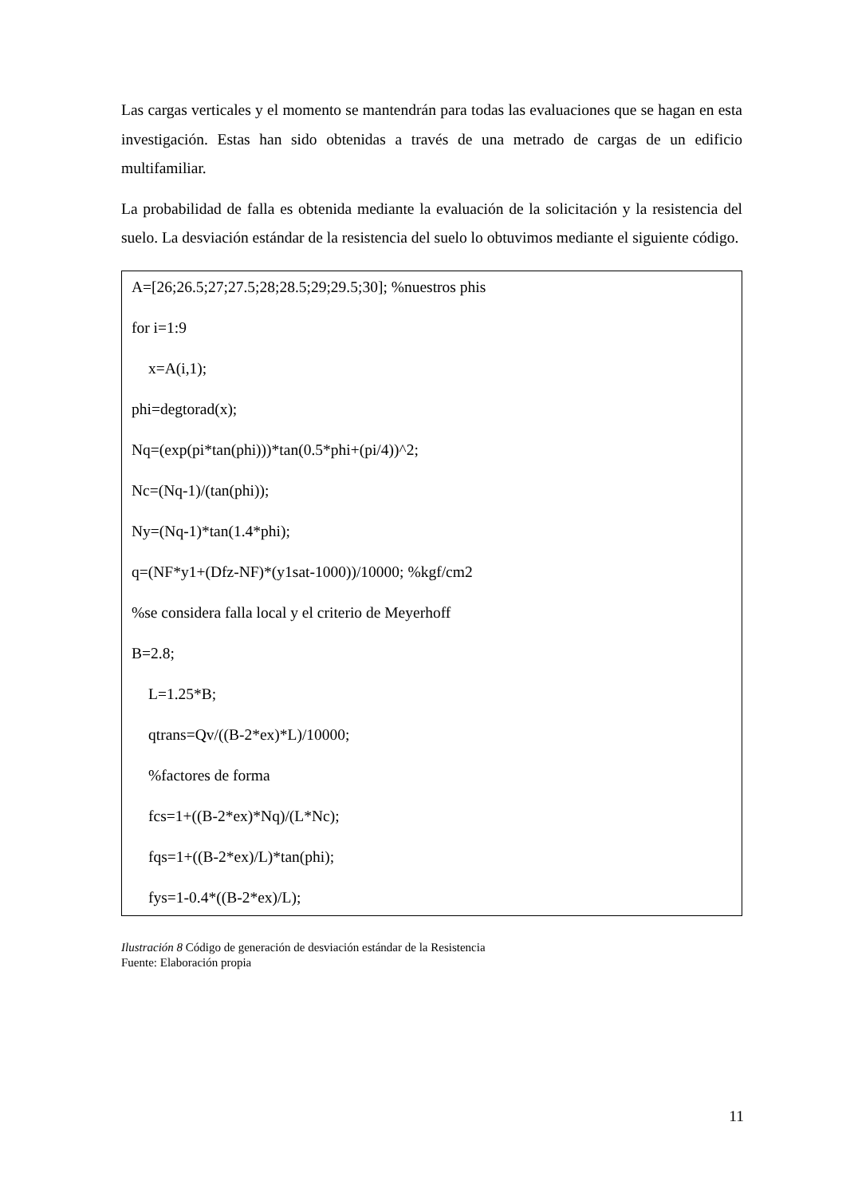Las cargas verticales y el momento se mantendrán para todas las evaluaciones que se hagan en esta investigación. Estas han sido obtenidas a través de una metrado de cargas de un edificio multifamiliar.
La probabilidad de falla es obtenida mediante la evaluación de la solicitación y la resistencia del suelo. La desviación estándar de la resistencia del suelo lo obtuvimos mediante el siguiente código.
A=[26;26.5;27;27.5;28;28.5;29;29.5;30]; %nuestros phis
for i=1:9
x=A(i,1);
phi=degtorad(x);
Nq=(exp(pi*tan(phi)))*tan(0.5*phi+(pi/4))^2;
Nc=(Nq-1)/(tan(phi));
Ny=(Nq-1)*tan(1.4*phi);
q=(NF*y1+(Dfz-NF)*(y1sat-1000))/10000; %kgf/cm2
%se considera falla local y el criterio de Meyerhoff
B=2.8;
L=1.25*B;
qtrans=Qv/((B-2*ex)*L)/10000;
%factores de forma
fcs=1+((B-2*ex)*Nq)/(L*Nc);
fqs=1+((B-2*ex)/L)*tan(phi);
fys=1-0.4*((B-2*ex)/L);
Ilustración 8 Código de generación de desviación estándar de la Resistencia
Fuente: Elaboración propia
11